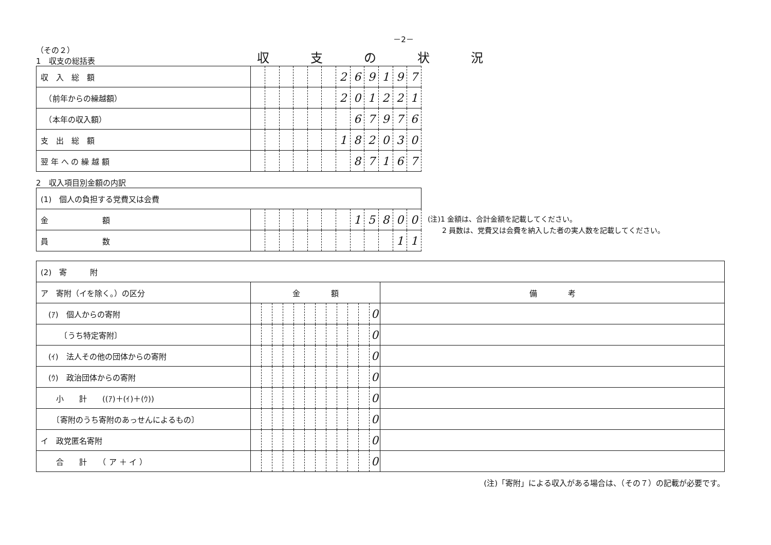－2－
（その２）
1　収支の総括表
収支の状況
| 収 入 総 額 | | | | | | | 2 | 6 | 9 | 1 | 9 | 7 |
| （前年からの繰越額） | | | | | | | 2 | 0 | 1 | 2 | 2 | 1 |
| （本年の収入額） | | | | | | | | 6 | 7 | 9 | 7 | 6 |
| 支 出 総 額 | | | | | | | 1 | 8 | 2 | 0 | 3 | 0 |
| 翌 年 へ の 繰 越 額 | | | | | | | | 8 | 7 | 1 | 6 | 7 |
2　収入項目別金額の内訳
| (1) 個人の負担する党費又は会費 | | | | | | | | | | | | |
| 金 額 | | | | | | | | 1 | 5 | 8 | 0 | 0 |
| 員 数 | | | | | | | | | | | 1 | 1 |
(注)1 金額は、合計金額を記載してください。
　　2 員数は、党費又は会費を納入した者の実人数を記載してください。
| (2) 寄 附 | | | | | | | | | | | | | |
| ア 寄附（イを除く。）の区分 | 金 額 | | | | | | | | | | | | 備 考 |
| (ｱ) 個人からの寄附 | | | | | | | | | | | | 0 | |
| 〔うち特定寄附〕 | | | | | | | | | | | | 0 | |
| (ｲ) 法人その他の団体からの寄附 | | | | | | | | | | | | 0 | |
| (ｳ) 政治団体からの寄附 | | | | | | | | | | | | 0 | |
| 小 計 ((ｱ)＋(ｲ)＋(ｳ)) | | | | | | | | | | | | 0 | |
| 〔寄附のうち寄附のあっせんによるもの〕 | | | | | | | | | | | | 0 | |
| イ 政党匿名寄附 | | | | | | | | | | | | 0 | |
| 合 計 （ ア ＋ イ ） | | | | | | | | | | | | 0 | |
(注)「寄附」による収入がある場合は、（その７）の記載が必要です。